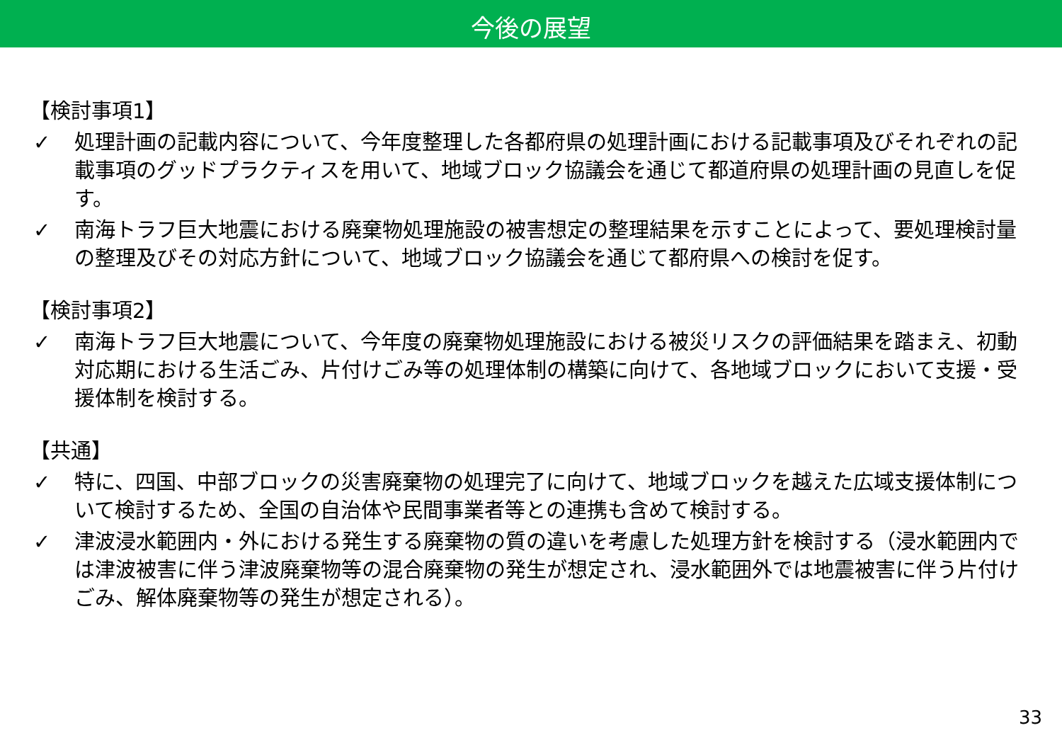今後の展望
【検討事項1】
✓ 処理計画の記載内容について、今年度整理した各都府県の処理計画における記載事項及びそれぞれの記載事項のグッドプラクティスを用いて、地域ブロック協議会を通じて都道府県の処理計画の見直しを促す。
✓ 南海トラフ巨大地震における廃棄物処理施設の被害想定の整理結果を示すことによって、要処理検討量の整理及びその対応方針について、地域ブロック協議会を通じて都府県への検討を促す。
【検討事項2】
✓ 南海トラフ巨大地震について、今年度の廃棄物処理施設における被災リスクの評価結果を踏まえ、初動対応期における生活ごみ、片付けごみ等の処理体制の構築に向けて、各地域ブロックにおいて支援・受援体制を検討する。
【共通】
✓ 特に、四国、中部ブロックの災害廃棄物の処理完了に向けて、地域ブロックを越えた広域支援体制について検討するため、全国の自治体や民間事業者等との連携も含めて検討する。
✓ 津波浸水範囲内・外における発生する廃棄物の質の違いを考慮した処理方針を検討する（浸水範囲内では津波被害に伴う津波廃棄物等の混合廃棄物の発生が想定され、浸水範囲外では地震被害に伴う片付けごみ、解体廃棄物等の発生が想定される）。
33